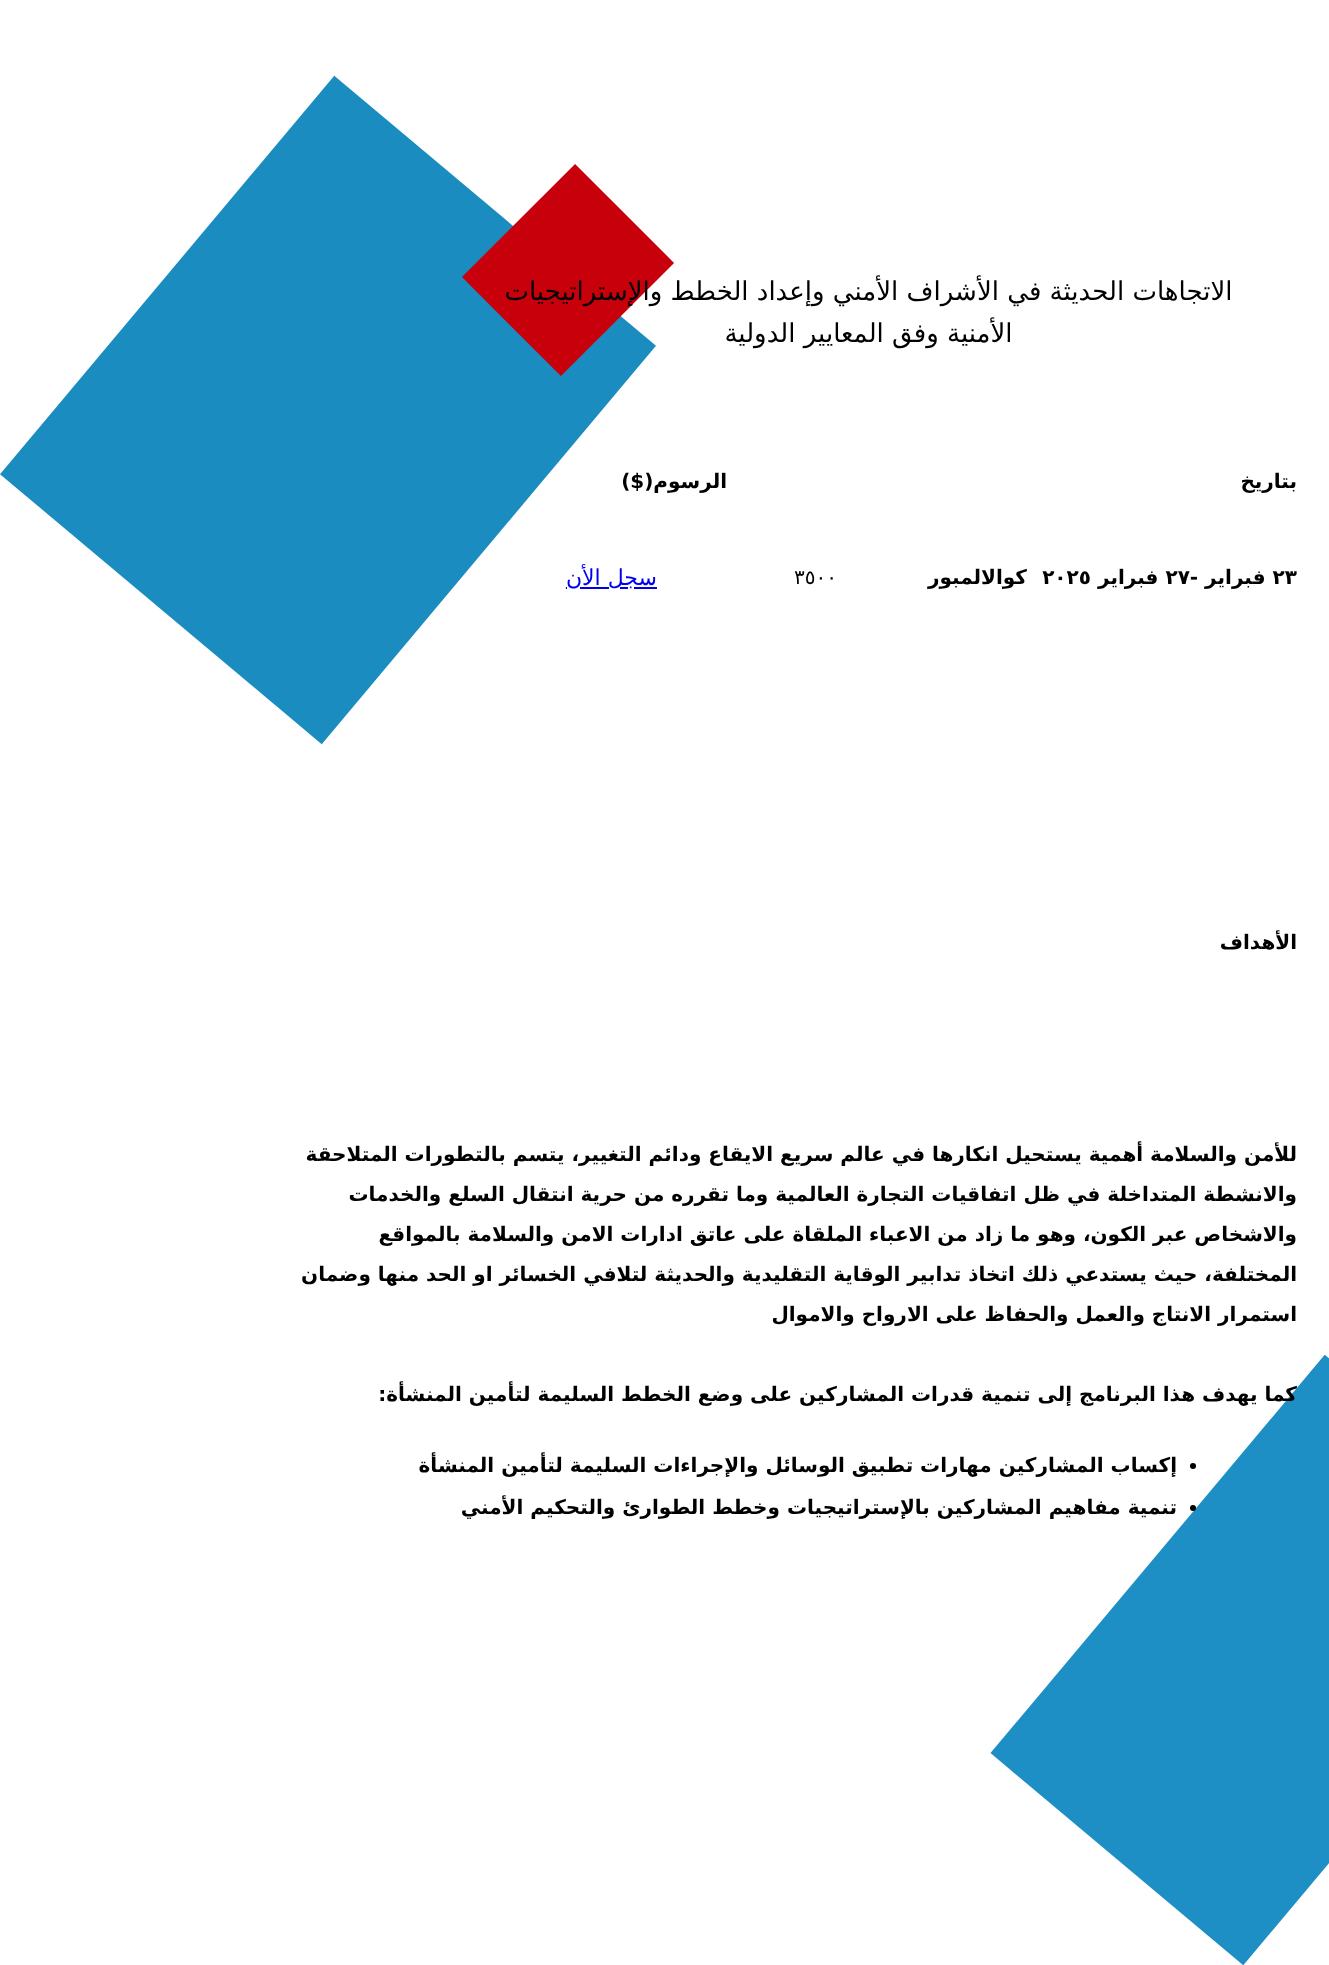الاتجاهات الحديثة في الأشراف الأمني وإعداد الخطط والإستراتيجيات الأمنية وفق المعايير الدولية
بتاريخ الرسوم($)
٢٣ فبراير -٢٧ فبراير ٢٠٢٥ كوالالمبور ٣٥٠٠ سجل الأن
الأهداف
للأمن والسلامة أهمية يستحيل انكارها في عالم سريع الايقاع ودائم التغيير، يتسم بالتطورات المتلاحقة والانشطة المتداخلة في ظل اتفاقيات التجارة العالمية وما تقرره من حرية انتقال السلع والخدمات والاشخاص عبر الكون، وهو ما زاد من الاعباء الملقاة على عاتق ادارات الامن والسلامة بالمواقع المختلفة، حيث يستدعي ذلك اتخاذ تدابير الوقاية التقليدية والحديثة لتلافي الخسائر او الحد منها وضمان استمرار الانتاج والعمل والحفاظ على الارواح والاموال
كما يهدف هذا البرنامج إلى تنمية قدرات المشاركين على وضع الخطط السليمة لتأمين المنشأة:
إكساب المشاركين مهارات تطبيق الوسائل والإجراءات السليمة لتأمين المنشأة
تنمية مفاهيم المشاركين بالإستراتيجيات وخطط الطوارئ والتحكيم الأمني